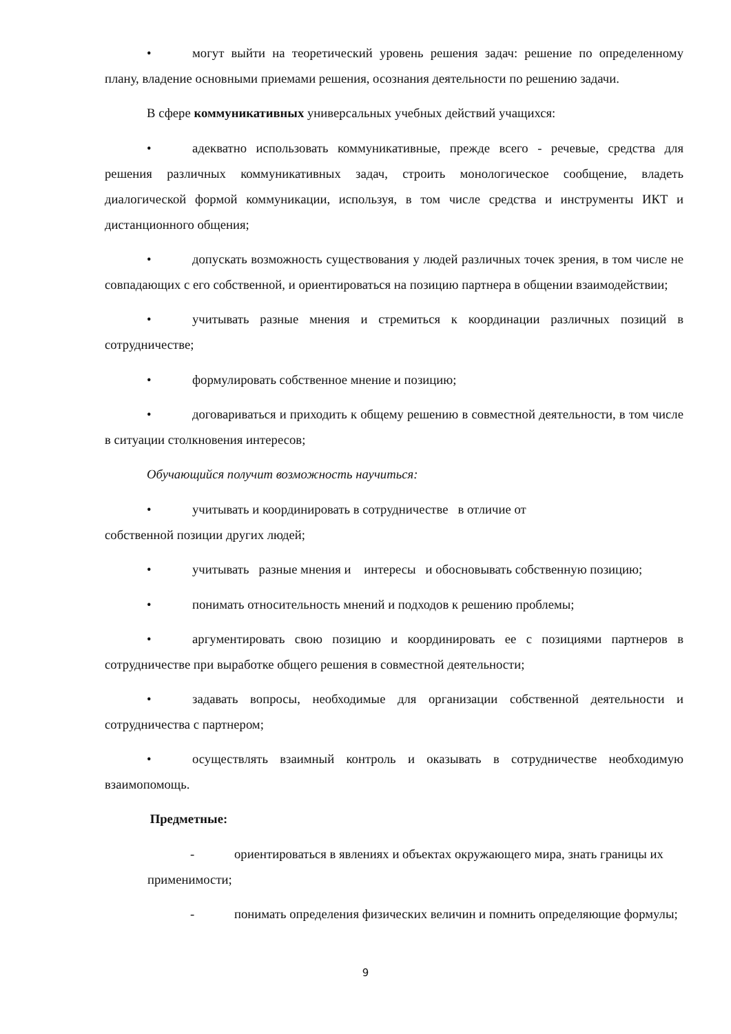• могут выйти на теоретический уровень решения задач: решение по определенному плану, владение основными приемами решения, осознания деятельности по решению задачи.
В сфере коммуникативных универсальных учебных действий учащихся:
• адекватно использовать коммуникативные, прежде всего - речевые, средства для решения различных коммуникативных задач, строить монологическое сообщение, владеть диалогической формой коммуникации, используя, в том числе средства и инструменты ИКТ и дистанционного общения;
• допускать возможность существования у людей различных точек зрения, в том числе не совпадающих с его собственной, и ориентироваться на позицию партнера в общении взаимодействии;
• учитывать разные мнения и стремиться к координации различных позиций в сотрудничестве;
• формулировать собственное мнение и позицию;
• договариваться и приходить к общему решению в совместной деятельности, в том числе в ситуации столкновения интересов;
Обучающийся получит возможность научиться:
• учитывать и координировать в сотрудничестве в отличие от
собственной позиции других людей;
• учитывать разные мнения и интересы и обосновывать собственную позицию;
• понимать относительность мнений и подходов к решению проблемы;
• аргументировать свою позицию и координировать ее с позициями партнеров в сотрудничестве при выработке общего решения в совместной деятельности;
• задавать вопросы, необходимые для организации собственной деятельности и сотрудничества с партнером;
• осуществлять взаимный контроль и оказывать в сотрудничестве необходимую взаимопомощь.
Предметные:
- ориентироваться в явлениях и объектах окружающего мира, знать границы их применимости;
- понимать определения физических величин и помнить определяющие формулы;
9